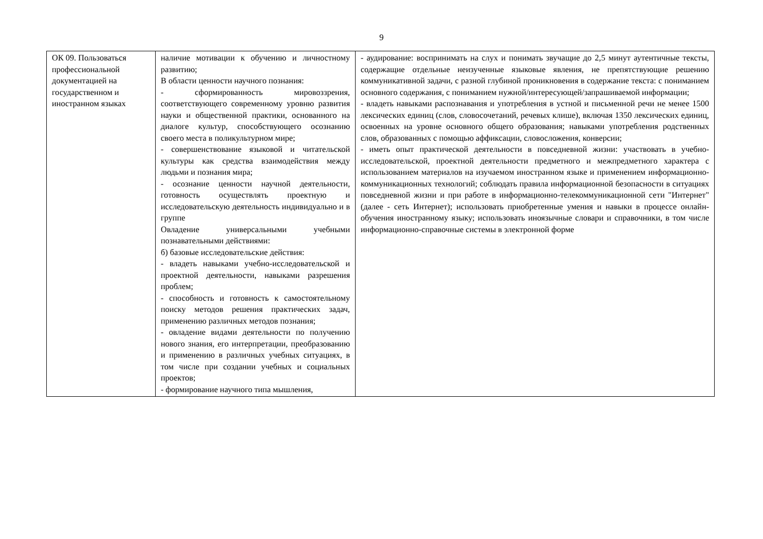9
| ОК 09. Пользоваться профессиональной документацией на государственном и иностранном языках | наличие мотивации к обучению и личностному развитию; В области ценности научного познания: - сформированность мировоззрения, соответствующего современному уровню развития науки и общественной практики, основанного на диалоге культур, способствующего осознанию своего места в поликультурном мире; - совершенствование языковой и читательской культуры как средства взаимодействия между людьми и познания мира; - осознание ценности научной деятельности, готовность осуществлять проектную и исследовательскую деятельность индивидуально и в группе Овладение универсальными учебными познавательными действиями: б) базовые исследовательские действия: - владеть навыками учебно-исследовательской и проектной деятельности, навыками разрешения проблем; - способность и готовность к самостоятельному поиску методов решения практических задач, применению различных методов познания; - овладение видами деятельности по получению нового знания, его интерпретации, преобразованию и применению в различных учебных ситуациях, в том числе при создании учебных и социальных проектов; - формирование научного типа мышления, | - аудирование: воспринимать на слух и понимать звучащие до 2,5 минут аутентичные тексты, содержащие отдельные неизученные языковые явления, не препятствующие решению коммуникативной задачи, с разной глубиной проникновения в содержание текста: с пониманием основного содержания, с пониманием нужной/интересующей/запрашиваемой информации; - владеть навыками распознавания и употребления в устной и письменной речи не менее 1500 лексических единиц (слов, словосочетаний, речевых клише), включая 1350 лексических единиц, освоенных на уровне основного общего образования; навыками употребления родственных слов, образованных с помощью аффиксации, словосложения, конверсии; - иметь опыт практической деятельности в повседневной жизни: участвовать в учебно-исследовательской, проектной деятельности предметного и межпредметного характера с использованием материалов на изучаемом иностранном языке и применением информационно-коммуникационных технологий; соблюдать правила информационной безопасности в ситуациях повседневной жизни и при работе в информационно-телекоммуникационной сети "Интернет" (далее - сеть Интернет); использовать приобретенные умения и навыки в процессе онлайн-обучения иностранному языку; использовать иноязычные словари и справочники, в том числе информационно-справочные системы в электронной форме |